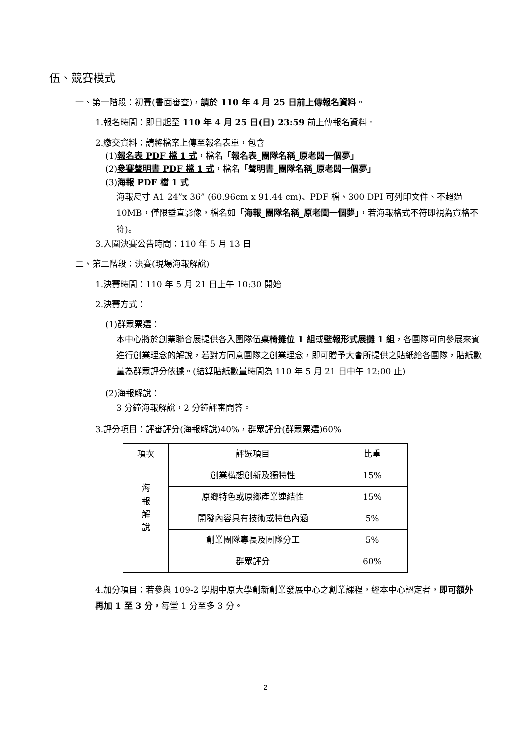伍、競賽模式
一、第一階段：初賽(書面審查)，請於 110 年 4 月 25 日前上傳報名資料。
1.報名時間：即日起至 110 年 4 月 25 日(日) 23:59 前上傳報名資料。
2.繳交資料：請將檔案上傳至報名表單，包含
(1)報名表 PDF 檔 1 式，檔名「報名表_團隊名稱_原老闆一個夢」
(2)參賽聲明書 PDF 檔 1 式，檔名「聲明書_團隊名稱_原老闆一個夢」
(3)海報 PDF 檔 1 式
海報尺寸 A1 24”x 36” (60.96cm x 91.44 cm)、PDF 檔、300 DPI 可列印文件、不超過 10MB，僅限垂直影像，檔名如「海報_團隊名稱_原老闆一個夢」，若海報格式不符即視為資格不符)。
3.入圍決賽公告時間：110 年 5 月 13 日
二、第二階段：決賽(現場海報解說)
1.決賽時間：110 年 5 月 21 日上午 10:30 開始
2.決賽方式：
(1)群眾票選：
本中心將於創業聯合展提供各入圍隊伍桌椅攤位 1 組或壁報形式展攤 1 組，各團隊可向參展來賓進行創業理念的解說，若對方同意團隊之創業理念，即可贈予大會所提供之貼紙給各團隊，貼紙數量為群眾評分依據。(結算貼紙數量時間為 110 年 5 月 21 日中午 12:00 止)
(2)海報解說：
3 分鐘海報解說，2 分鐘評審問答。
3.評分項目：評審評分(海報解說)40%，群眾評分(群眾票選)60%
| 項次 | 評選項目 | 比重 |
| --- | --- | --- |
| 海 報 解 說 | 創業構想創新及獨特性 | 15% |
| | 原鄉特色或原鄉產業連結性 | 15% |
| | 開發內容具有技術或特色內涵 | 5% |
| | 創業團隊專長及團隊分工 | 5% |
| | 群眾評分 | 60% |
4.加分項目：若參與 109-2 學期中原大學創新創業發展中心之創業課程，經本中心認定者，即可額外再加 1 至 3 分，每堂 1 分至多 3 分。
2